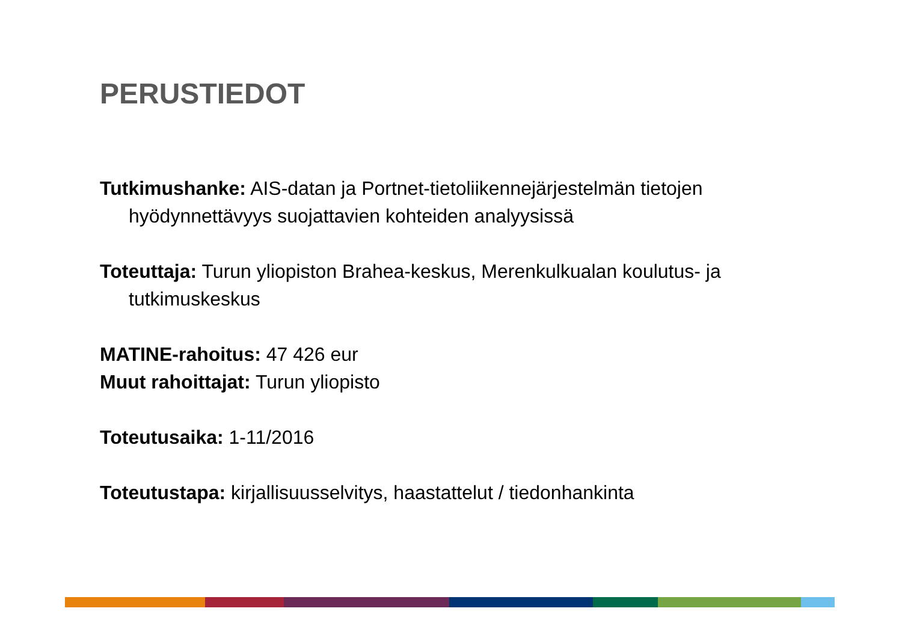PERUSTIEDOT
Tutkimushanke: AIS-datan ja Portnet-tietoliikennejärjestelmän tietojen hyödynnettävyys suojattavien kohteiden analyysissä
Toteuttaja: Turun yliopiston Brahea-keskus, Merenkulkualan koulutus- ja tutkimuskeskus
MATINE-rahoitus: 47 426 eur
Muut rahoittajat: Turun yliopisto
Toteutusaika: 1-11/2016
Toteutustapa: kirjallisuusselvitys, haastattelut / tiedonhankinta